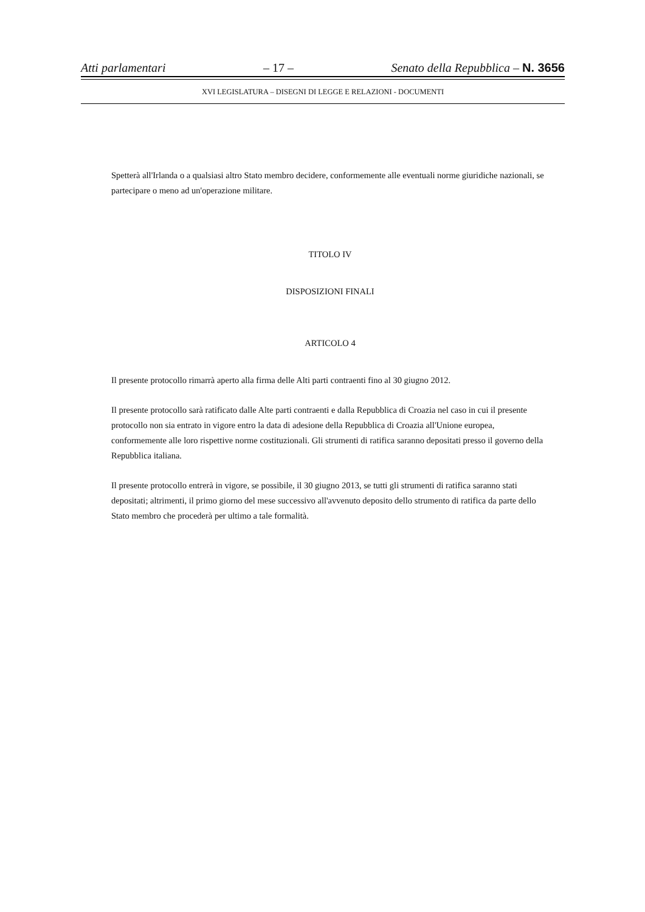Atti parlamentari – 17 – Senato della Repubblica – N. 3656
XVI LEGISLATURA – DISEGNI DI LEGGE E RELAZIONI - DOCUMENTI
Spetterà all'Irlanda o a qualsiasi altro Stato membro decidere, conformemente alle eventuali norme giuridiche nazionali, se partecipare o meno ad un'operazione militare.
TITOLO IV
DISPOSIZIONI FINALI
ARTICOLO 4
Il presente protocollo rimarrà aperto alla firma delle Alti parti contraenti fino al 30 giugno 2012.
Il presente protocollo sarà ratificato dalle Alte parti contraenti e dalla Repubblica di Croazia nel caso in cui il presente protocollo non sia entrato in vigore entro la data di adesione della Repubblica di Croazia all'Unione europea, conformemente alle loro rispettive norme costituzionali. Gli strumenti di ratifica saranno depositati presso il governo della Repubblica italiana.
Il presente protocollo entrerà in vigore, se possibile, il 30 giugno 2013, se tutti gli strumenti di ratifica saranno stati depositati; altrimenti, il primo giorno del mese successivo all'avvenuto deposito dello strumento di ratifica da parte dello Stato membro che procederà per ultimo a tale formalità.